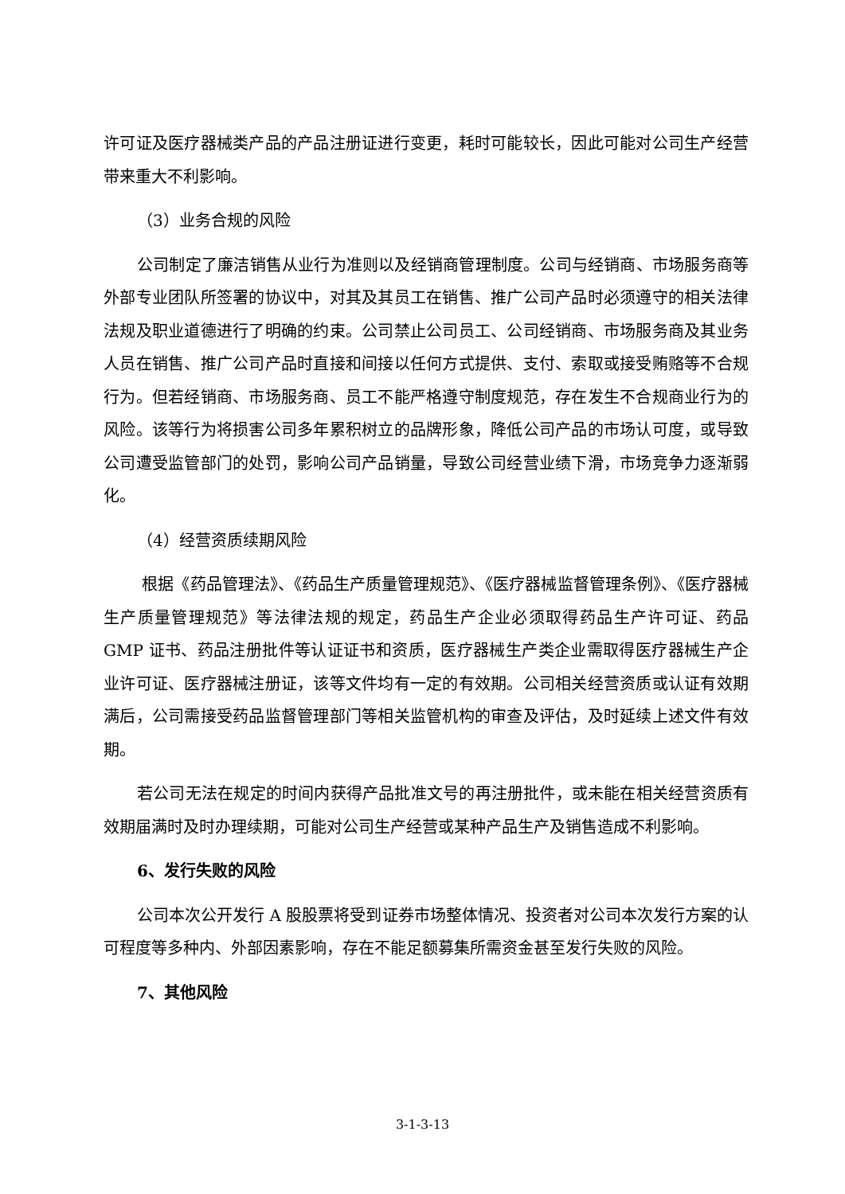许可证及医疗器械类产品的产品注册证进行变更，耗时可能较长，因此可能对公司生产经营带来重大不利影响。
（3）业务合规的风险
公司制定了廉洁销售从业行为准则以及经销商管理制度。公司与经销商、市场服务商等外部专业团队所签署的协议中，对其及其员工在销售、推广公司产品时必须遵守的相关法律法规及职业道德进行了明确的约束。公司禁止公司员工、公司经销商、市场服务商及其业务人员在销售、推广公司产品时直接和间接以任何方式提供、支付、索取或接受贿赂等不合规行为。但若经销商、市场服务商、员工不能严格遵守制度规范，存在发生不合规商业行为的风险。该等行为将损害公司多年累积树立的品牌形象，降低公司产品的市场认可度，或导致公司遭受监管部门的处罚，影响公司产品销量，导致公司经营业绩下滑，市场竞争力逐渐弱化。
（4）经营资质续期风险
根据《药品管理法》、《药品生产质量管理规范》、《医疗器械监督管理条例》、《医疗器械生产质量管理规范》等法律法规的规定，药品生产企业必须取得药品生产许可证、药品 GMP 证书、药品注册批件等认证证书和资质，医疗器械生产类企业需取得医疗器械生产企业许可证、医疗器械注册证，该等文件均有一定的有效期。公司相关经营资质或认证有效期满后，公司需接受药品监督管理部门等相关监管机构的审查及评估，及时延续上述文件有效期。
若公司无法在规定的时间内获得产品批准文号的再注册批件，或未能在相关经营资质有效期届满时及时办理续期，可能对公司生产经营或某种产品生产及销售造成不利影响。
6、发行失败的风险
公司本次公开发行 A 股股票将受到证券市场整体情况、投资者对公司本次发行方案的认可程度等多种内、外部因素影响，存在不能足额募集所需资金甚至发行失败的风险。
7、其他风险
3-1-3-13